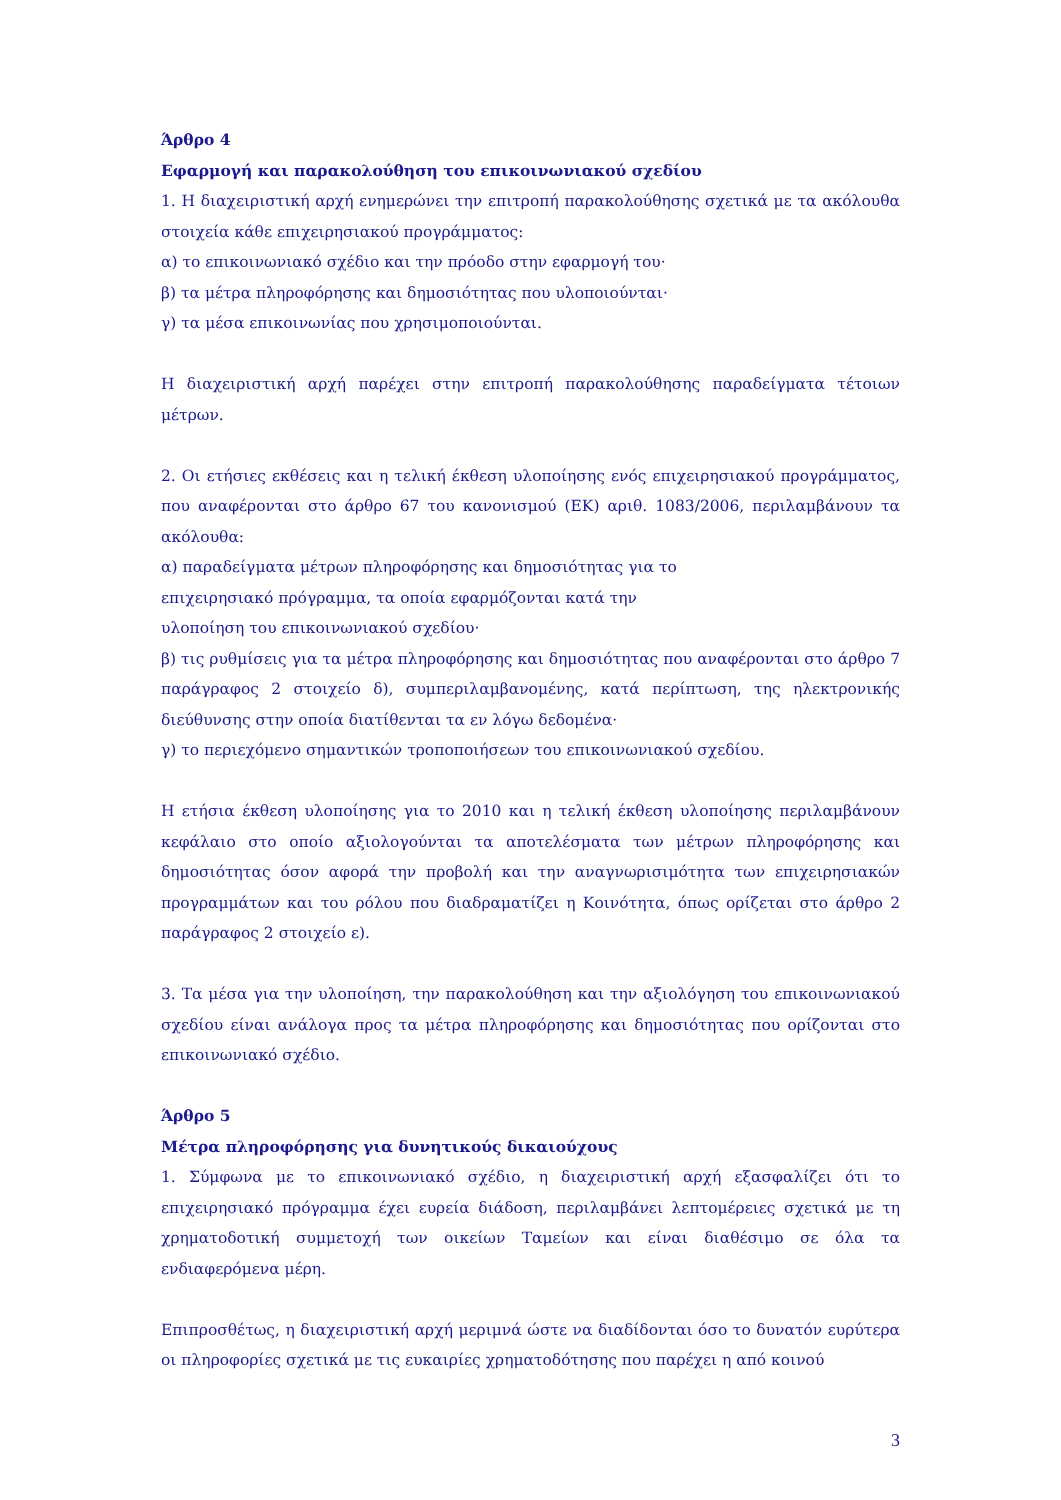Άρθρο 4
Εφαρμογή και παρακολούθηση του επικοινωνιακού σχεδίου
1. Η διαχειριστική αρχή ενημερώνει την επιτροπή παρακολούθησης σχετικά με τα ακόλουθα στοιχεία κάθε επιχειρησιακού προγράμματος:
α) το επικοινωνιακό σχέδιο και την πρόοδο στην εφαρμογή του·
β) τα μέτρα πληροφόρησης και δημοσιότητας που υλοποιούνται·
γ) τα μέσα επικοινωνίας που χρησιμοποιούνται.
Η διαχειριστική αρχή παρέχει στην επιτροπή παρακολούθησης παραδείγματα τέτοιων μέτρων.
2. Οι ετήσιες εκθέσεις και η τελική έκθεση υλοποίησης ενός επιχειρησιακού προγράμματος, που αναφέρονται στο άρθρο 67 του κανονισμού (ΕΚ) αριθ. 1083/2006, περιλαμβάνουν τα ακόλουθα:
α) παραδείγματα μέτρων πληροφόρησης και δημοσιότητας για το
επιχειρησιακό πρόγραμμα, τα οποία εφαρμόζονται κατά την
υλοποίηση του επικοινωνιακού σχεδίου·
β) τις ρυθμίσεις για τα μέτρα πληροφόρησης και δημοσιότητας που αναφέρονται στο άρθρο 7 παράγραφος 2 στοιχείο δ), συμπεριλαμβανομένης, κατά περίπτωση, της ηλεκτρονικής διεύθυνσης στην οποία διατίθενται τα εν λόγω δεδομένα·
γ) το περιεχόμενο σημαντικών τροποποιήσεων του επικοινωνιακού σχεδίου.
Η ετήσια έκθεση υλοποίησης για το 2010 και η τελική έκθεση υλοποίησης περιλαμβάνουν κεφάλαιο στο οποίο αξιολογούνται τα αποτελέσματα των μέτρων πληροφόρησης και δημοσιότητας όσον αφορά την προβολή και την αναγνωρισιμότητα των επιχειρησιακών προγραμμάτων και του ρόλου που διαδραματίζει η Κοινότητα, όπως ορίζεται στο άρθρο 2 παράγραφος 2 στοιχείο ε).
3. Τα μέσα για την υλοποίηση, την παρακολούθηση και την αξιολόγηση του επικοινωνιακού σχεδίου είναι ανάλογα προς τα μέτρα πληροφόρησης και δημοσιότητας που ορίζονται στο επικοινωνιακό σχέδιο.
Άρθρο 5
Μέτρα πληροφόρησης για δυνητικούς δικαιούχους
1. Σύμφωνα με το επικοινωνιακό σχέδιο, η διαχειριστική αρχή εξασφαλίζει ότι το επιχειρησιακό πρόγραμμα έχει ευρεία διάδοση, περιλαμβάνει λεπτομέρειες σχετικά με τη χρηματοδοτική συμμετοχή των οικείων Ταμείων και είναι διαθέσιμο σε όλα τα ενδιαφερόμενα μέρη.
Επιπροσθέτως, η διαχειριστική αρχή μεριμνά ώστε να διαδίδονται όσο το δυνατόν ευρύτερα οι πληροφορίες σχετικά με τις ευκαιρίες χρηματοδότησης που παρέχει η από κοινού
3